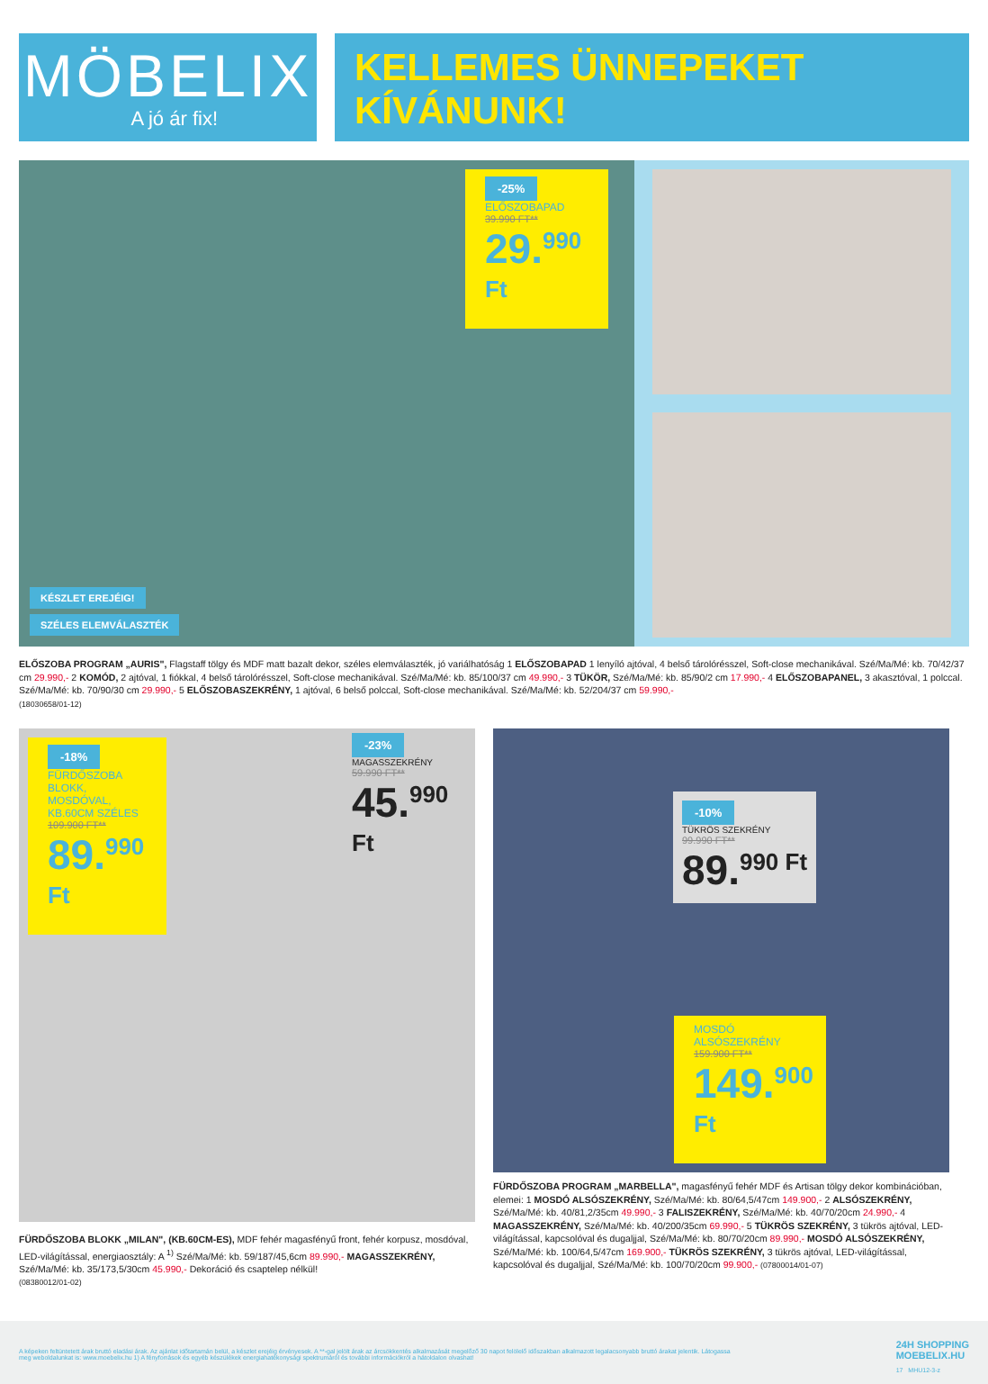MÖBELIX
A jó ár fix!
KELLEMES ÜNNEPEKET
KÍVÁNUNK!
-25%
ELŐSZOBAPAD
39.990 FT**
29.<sup>990 Ft</sup>
KÉSZLET EREJÉIG!
SZÉLES ELEMVÁLASZTÉK
ELŐSZOBA PROGRAM „AURIS", Flagstaff tölgy és MDF matt bazalt dekor, széles elemválaszték, jó variálhatóság 1 ELŐSZOBAPAD 1 lenyíló ajtóval, 4 belső tárolórésszel, Soft-close mechanikával. Szé/Ma/Mé: kb. 70/42/37 cm 29.990,- 2 KOMÓD, 2 ajtóval, 1 fiókkal, 4 belső tárolórésszel, Soft-close mechanikával. Szé/Ma/Mé: kb. 85/100/37 cm 49.990,- 3 TÜKÖR, Szé/Ma/Mé: kb. 85/90/2 cm 17.990,- 4 ELŐSZOBAPANEL, 3 akasztóval, 1 polccal. Szé/Ma/Mé: kb. 70/90/30 cm 29.990,- 5 ELŐSZOBASZEKRÉNY, 1 ajtóval, 6 belső polccal, Soft-close mechanikával. Szé/Ma/Mé: kb. 52/204/37 cm 59.990,-
(18030658/01-12)
-18%
FÜRDŐSZOBA BLOKK, MOSDÓVAL, KB.60CM SZÉLES
109.900 FT**
89.<sup>990 Ft</sup>
-23%
MAGASSZEKRÉNY
59.990 FT**
45.<sup>990 Ft</sup>
FÜRDŐSZOBA BLOKK „MILAN", (KB.60CM-ES), MDF fehér magasfényű front, fehér korpusz, mosdóval, LED-világítással, energiaosztály: A <sup>1)</sup> Szé/Ma/Mé: kb. 59/187/45,6cm 89.990,- MAGASSZEKRÉNY, Szé/Ma/Mé: kb. 35/173,5/30cm 45.990,- Dekoráció és csaptelep nélkül!
(08380012/01-02)
-10%
TÜKRÖS SZEKRÉNY
99.990 FT**
89.<sup>990 Ft</sup>
MOSDÓ ALSÓSZEKRÉNY
159.900 FT**
149.<sup>900 Ft</sup>
FÜRDŐSZOBA PROGRAM „MARBELLA", magasfényű fehér MDF és Artisan tölgy dekor kombinációban, elemei: 1 MOSDÓ ALSÓSZEKRÉNY, Szé/Ma/Mé: kb. 80/64,5/47cm 149.900,- 2 ALSÓSZEKRÉNY, Szé/Ma/Mé: kb. 40/81,2/35cm 49.990,- 3 FALISZEKRÉNY, Szé/Ma/Mé: kb. 40/70/20cm 24.990,- 4 MAGASSZEKRÉNY, Szé/Ma/Mé: kb. 40/200/35cm 69.990,- 5 TÜKRÖS SZEKRÉNY, 3 tükrös ajtóval, LED-világítással, kapcsolóval és dugaljjal, Szé/Ma/Mé: kb. 80/70/20cm 89.990,- MOSDÓ ALSÓSZEKRÉNY, Szé/Ma/Mé: kb. 100/64,5/47cm 169.900,- TÜKRÖS SZEKRÉNY, 3 tükrös ajtóval, LED-világítással, kapcsolóval és dugaljjal, Szé/Ma/Mé: kb. 100/70/20cm 99.900,- (07800014/01-07)
A képeken feltüntetett árak bruttó eladási árak. Az ajánlat időtartamán belül, a készlet erejéig érvényesek. A **-gal jelölt árak az árcsökkentés alkalmazását megelőző 30 napot felölelő időszakban alkalmazott legalacsonyabb bruttó árakat jelentik. Látogassa meg weboldalunkat is: www.moebelix.hu 1) A fényforrások és egyéb készülékek energiahatékonysági spektrumáról és további információkról a hátoldalon olvashat!
24H SHOPPING
MOEBELIX.HU
17 MHU12-3-z